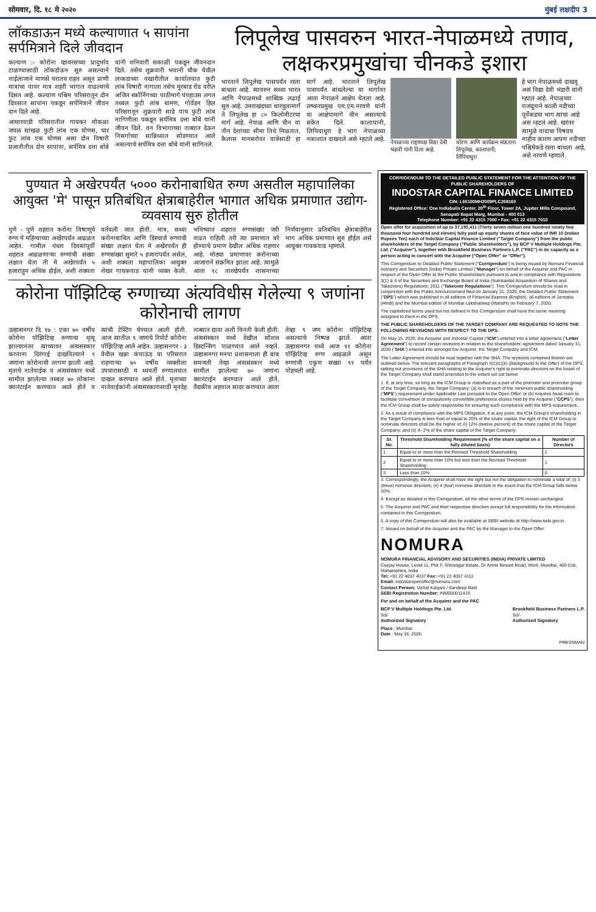सोमवार, दि. १८ मे २०२० मुंबई लक्षदीप 3
लॉकडाऊन मध्ये कल्याणात ५ सापांना सर्पमित्राने दिले जीवदान
कल्याण :- कोरोना व्हायरसच्या प्रादुर्भाव टाळण्यासाठी लॉकडॉऊन सुरु असल्याने नाईलाजाने माणसे घरातच राहत असून प्राणी मात्रांचा वावर मात्र शहरी भागात वाढल्याचे दिसत आहे. कल्याण पश्चिम परिसरातून दोन दिवसात सापांना पकडून सर्पमित्राने जीवन दान दिले आहे.
आधारवाडी परिसरातील गायकर मोकळा जवळ सांखळ फुटी लांब एक घोणस, चार फुट लांब एक घोणस असा दोन विषारी प्रजातीतील दोन सापांना, सर्पमित्र दत्ता बोंबे यांनी शनिवारी सकाळी पकडून जीवनदान दिले. तसेच शुक्रवारी भवानी चौक येथील लाकडाच्या वखारीतील कार्यालयात फुटी लांब विषारी नागाला तसेच मुरबाड रोड वरील अजित स्कॉर्निंगच्या पाठीमागे पंपहाउस लगत तब्बल फुटी लांब धामण, गोवेंडन हिल परिसरातून शुक्रवारी साडे पाच फुटी लांब नागिणीला पकडून सर्पमित्र दत्ता बोंबे यांनी जीवन दिले. वन विभागाच्या ताब्यात देऊन निसर्गाच्या सान्निध्यात सोडण्यात आले असल्याचे सर्पमित्र दत्ता बोंबे यांनी सांगितले.
लिपूलेख पासवरुन भारत-नेपाळमध्ये तणाव, लक्षकरप्रमुखांचा चीनकडे इशारा
भारताने लिपूलेख पासपर्यंत रस्ता बांधला आहे. त्यावरुन सध्या भारत आणि नेपाळमध्ये शाब्दिक लढाई सुरु आहे. उत्तराखंडच्या धारचुलामार्गे ते लिपूलेख हा ८० किलोमीटरचा मार्ग आहे. नेपाळ आणि चीन या तीन देशांच्या सीमा तिथे मिळतात. कैलास मानसरोवर यात्रेसाठी हा मार्ग आहे. भारताने लिपूलेख पासपर्यंत बांधलेल्या या मार्गावर आता नेपाळने आक्षेप घेतला आहे. लष्करप्रमुख एम.एम.नरवणे यांनी या आक्षेपामागे चीन असल्याचे संकेत दिले. कालापानी, लिपियाधुरा हे भाग नेपाळच्या नकाशात दाखवले असे म्हटले आहे.
नेपाळच्या राष्ट्राध्यक्ष विद्या देवी भंडारी यांनी दिला आहे.
धोरण आणि कार्यक्रम मांडताना लिपूलेख, कालापानी, लिंपियाधुरा
हे भाग नेपाळमध्ये दाखवू असं विद्या देवी भंडारी यांनी म्हटलं आहे. नेपाळच्या राजदूताने काली नदीच्या पूर्वेकडचा भाग त्यांचा आहे असं म्हटलं आहे. खरंतर त्यामुळे वादाचा विषयच नाहीय कारण आपण नदीच्या पश्चिमेकडे रस्ता बांधला आहे, असे नरवणे म्हणाले.
पुण्यात मे अखेरपर्यंत ५००० करोनाबाधित रुग्ण असतील महापालिका आयुक्त 'मे' पासून प्रतिबंधित क्षेत्राबाहेरील भागात अधिक प्रमाणात उद्योग-व्यवसाय सुरु होतील
पुणे - पुणे शहरात करोना विषाणूचे रुग्ण मे महिन्याच्या अखेरपर्यंत आढळत आहेत. गामील पंधरा दिवसांपूर्वी शहरात आढळणाऱ्या रुग्णांची संख्या लक्षात घेता ती मे अखेरपर्यंत ५ हजारांहून अधिक होईल, अशी शक्यता वर्तवली जात होती. मात्र, सध्या करोनाबाधित आणि डिस्चार्ज रुग्णांची संख्या लक्षात घेता मे अखेरपर्यंत ही रुग्णसंख्या सुमारे ५ हजारांपर्यंत असेल, अशी शक्यता महापालिका आयुक्त शेखर गायकवाड यांनी व्यक्त केली. भविष्यात शहरात रुग्णसंख्या जरी वाढत राहिली तरी त्या प्रमाणात बरे होण्याचे प्रमाण देखील अधिक राहणार आहे. मोठ्या प्रमाणावर करोनाच्या आजाराने संक्रमित झाला आहे. त्यामुळे आता १८ तारखेपर्यंत शासनाच्या निर्णयानुसार प्रतिबंधित क्षेत्राबाहेरील भाग अधिक प्रमाणात सुरु होईल असे आयुक्त गायकवाड म्हणाले.
कोरोना पॉझिटिव्ह रुग्णाच्या अंत्यविधीस गेलेल्या ९ जणांना कोरोनाची लागण
उल्हासनगर दि १७ : एका ७० वर्षीय कोरोना पॉझिटिव्ह रुग्णाचा मृत्यू झाल्यानंतर त्याच्यावर अंत्यसंस्कार करताना दिरंगाई दाखविल्याने ९ जणांना कोरोनाची लागण झाली आहे. मृताचे नातेवाईक व अंत्यसंस्कार मध्ये सामील झालेल्या तब्बल ७० लोकांना क्वारंटाईन करण्यात आले होते व त्यांची टेस्टिंग घेण्यात आली होती. आज त्यातील ९ जणांचे रिपोर्ट कोरोना पॉझिटिव्ह आले आहेत. उल्हासनगर - ३ येथील खन्ना कंपाऊंड या परिसरात राहणाऱ्या ७० वर्षीय व्यक्तीला उपचारासाठी म ध्यवर्ती रुग्णालयात दाखल करण्यात आले होते. मृताच्या नातेवाईकांनी अंत्यसंस्कारासाठी मृतदेह ताब्यात द्यावा अशी विनंती केली होती. अंत्यसंस्कार मध्ये देखील सोशल डिस्टन्सिंग पाळण्यात आले नव्हते. उल्हासनगर मनपा प्रशासनाला ही बाब समजली तेव्हा अंत्यसंस्कार मध्ये सामील झालेल्या ७० जणांना क्वारंटाईन करण्यात आले होते. वैद्यकीय अहवाल सादर करण्यात आला तेव्हा ९ जण कोरोना पॉझिटिव्ह असल्याचे निष्पन्न झाले. आता उल्हासनगर मध्ये आज ११ कोरोना पॉझिटिव्ह रुग्ण आढळले असून रुग्णांची एकूण संख्या ९१ पर्यंत पोहचली आहे.
CORRIGENDUM TO THE DETAILED PUBLIC STATEMENT FOR THE ATTENTION OF THE PUBLIC SHAREHOLDERS OF
INDOSTAR CAPITAL FINANCE LIMITED
CIN: L65100MH2009PLC268160
Registered Office: One Indiabulls Center, 20<sup>th</sup> Floor, Tower 2A, Jupiter Mills Compound, Senapati Bapat Marg, Mumbai - 400 013
Telephone Number: +91 22 4315 7000 • Fax: +91 22 4315 7010
Open offer for acquisition of up to 37,195,411 (Thirty seven million one hundred ninety five thousand four hundred and eleven) fully paid up equity shares of face value of INR 10 (Indian Rupees Ten) each of IndoStar Capital Finance Limited ("Target Company") from the public shareholders of the Target Company ("Public Shareholders"), by BCP V Multiple Holdings Pte. Ltd. ("Acquirer"), together with Brookfield Business Partners L.P. ("PAC") in its capacity as a person acting in concert with the Acquirer ("Open Offer" or "Offer").
This Corrigendum to Detailed Public Statement ("Corrigendum") is being issued by Nomura Financial Advisory and Securities (India) Private Limited ("Manager") on behalf of the Acquirer and PAC in respect of the Open Offer to the Public Shareholders pursuant to and in compliance with Regulations 3(1) & 4 of the Securities and Exchange Board of India (Substantial Acquisition of Shares and Takeovers) Regulations, 2011 ("Takeover Regulations"). This Corrigendum should be read in conjunction with the Public Announcement filed on January 31, 2020, the Detailed Public Statement ("DPS") which was published in all editions of Financial Express (English), all editions of Jansatta (Hindi) and the Mumbai edition of Mumbai Lakshadeep (Marathi) on February 7, 2020.
The capitalized terms used but not defined in this Corrigendum shall have the same meaning assigned to them in the DPS.
THE PUBLIC SHAREHOLDERS OF THE TARGET COMPANY ARE REQUESTED TO NOTE THE FOLLOWING REVISIONS WITH RESPECT TO THE DPS:
On May 15, 2020, the Acquirer and Indostar Capital ("ICM") entered into a letter agreement ("Letter Agreement") to record certain revisions in relation to the shareholders' agreement dated January 31, 2020 ("SHA") entered into amongst the Acquirer, the Target Company and ICM.
The Letter Agreement should be read together with the SHA. The revisions contained therein are outlined below. The relevant paragraphs of Paragraph II(1)(c)(ii) (Background to the Offer) of the DPS, setting out provisions of the SHA relating to the Acquirer's right to nominate directors on the board of the Target Company shall stand amended to the extent set out below.
1. If, at any time, so long as the ICM Group is classified as a part of the promoter and promoter group of the Target Company, the Target Company: (a) is in breach of the minimum public shareholding ("MPS") requirement under Applicable Law pursuant to the Open Offer; or (b) requires head room to facilitate conversion of compulsorily convertible preference shares held by the Acquirer ("CCPS"), then the ICM Group shall be solely responsible for ensuring such compliance with the MPS requirement...
2. As a result of compliance with the MPS Obligation, if at any point, the ICM Group's shareholding in the Target Company is less than or equal to 20% of the share capital, the right of the ICM Group to nominate directors shall be the higher of: (i) 12% (twelve percent) of the share capital of the Target Company; and (ii) X- 2% of the share capital of the Target Company.
| Sr. No. | Threshold Shareholding Requirement (% of the share capital on a fully diluted basis) | Number of Directors |
| --- | --- | --- |
| 1 | Equal to or more than the Revised Threshold Shareholding | 2 |
| 2 | Equal to or more than 10% but less than the Revised Threshold Shareholding | 1 |
| 3 | Less than 10% | 0 |
3. Correspondingly, the Acquirer shall have the right but not the obligation to nominate a total of: (i) 3 (three) nominee directors; (ii) 4 (four) nominee directors in the event that the ICM Group falls below 10%.
4. Except as detailed in this Corrigendum, all the other terms of the DPS remain unchanged.
5. The Acquirer and PAC and their respective directors accept full responsibility for the information contained in this Corrigendum.
6. A copy of this Corrigendum will also be available at SEBI website at http://www.sebi.gov.in.
7. Issued on behalf of the Acquirer and the PAC by the Manager to the Open Offer:
NOMURA
NOMURA FINANCIAL ADVISORY AND SECURITIES (INDIA) PRIVATE LIMITED
Ceejay House, Level-11, Plot F, Shivsagar Estate, Dr Annie Besant Road, Worli, Mumbai, 400 018, Maharashtra, India
Tel: +91 22 4037 4037 Fax: +91 22 4037 4111
Email: indostaropenoffer@nomura.com
Contact Person: Vishal Kanjani / Sandeep Baid
SEBI Registration Number: INM000011419
For and on behalf of the Acquirer and the PAC
BCP V Multiple Holdings Pte. Ltd.
Sd/-
Authorized Signatory
Brookfield Business Partners L.P.
Sd/-
Authorized Signatory
Place : Mumbai
Date : May 16, 2020
PRESSMAN